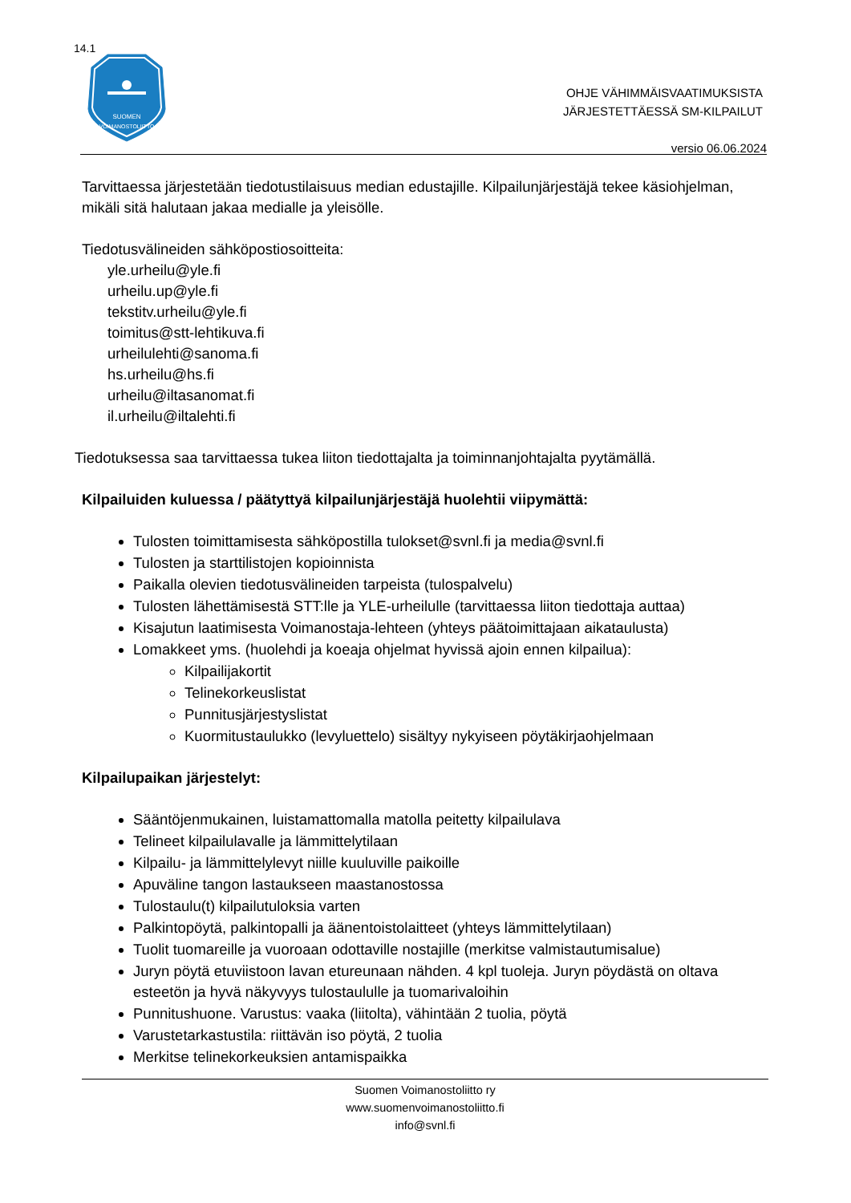14.1
SUOMEN
VOIMANOSTOLIITTO
OHJE VÄHIMMÄISVAATIMUKSISTA
JÄRJESTETTÄESSÄ SM-KILPAILUT
versio 06.06.2024
Tarvittaessa järjestetään tiedotustilaisuus median edustajille. Kilpailunjärjestäjä tekee käsiohjelman, mikäli sitä halutaan jakaa medialle ja yleisölle.
Tiedotusvälineiden sähköpostiosoitteita:
yle.urheilu@yle.fi
urheilu.up@yle.fi
tekstitv.urheilu@yle.fi
toimitus@stt-lehtikuva.fi
urheilulehti@sanoma.fi
hs.urheilu@hs.fi
urheilu@iltasanomat.fi
il.urheilu@iltalehti.fi
Tiedotuksessa saa tarvittaessa tukea liiton tiedottajalta ja toiminnanjohtajalta pyytämällä.
Kilpailuiden kuluessa / päätyttyä kilpailunjärjestäjä huolehtii viipymättä:
Tulosten toimittamisesta sähköpostilla tulokset@svnl.fi ja media@svnl.fi
Tulosten ja starttilistojen kopioinnista
Paikalla olevien tiedotusvälineiden tarpeista (tulospalvelu)
Tulosten lähettämisestä STT:lle ja YLE-urheilulle (tarvittaessa liiton tiedottaja auttaa)
Kisajutun laatimisesta Voimanostaja-lehteen (yhteys päätoimittajaan aikataulusta)
Lomakkeet yms. (huolehdi ja koeaja ohjelmat hyvissä ajoin ennen kilpailua):
Kilpailijakortit
Telinekorkeuslistat
Punnitusjärjestyslistat
Kuormitustaulukko (levyluettelo) sisältyy nykyiseen pöytäkirjaohjelmaan
Kilpailupaikan järjestelyt:
Sääntöjenmukainen, luistamattomalla matolla peitetty kilpailulava
Telineet kilpailulavalle ja lämmittelytilaan
Kilpailu- ja lämmittelylevyt niille kuuluville paikoille
Apuväline tangon lastaukseen maastanostossa
Tulostaulu(t) kilpailutuloksia varten
Palkintopöytä, palkintopalli ja äänentoistolaitteet (yhteys lämmittelytilaan)
Tuolit tuomareille ja vuoroaan odottaville nostajille (merkitse valmistautumisalue)
Juryn pöytä etuviistoon lavan etureunaan nähden. 4 kpl tuoleja. Juryn pöydästä on oltava esteetön ja hyvä näkyvyys tulostaululle ja tuomarivaloihin
Punnitushuone. Varustus: vaaka (liitolta), vähintään 2 tuolia, pöytä
Varustetarkastustila: riittävän iso pöytä, 2 tuolia
Merkitse telinekorkeuksien antamispaikka
Suomen Voimanostoliitto ry
www.suomenvoimanostoliitto.fi
info@svnl.fi